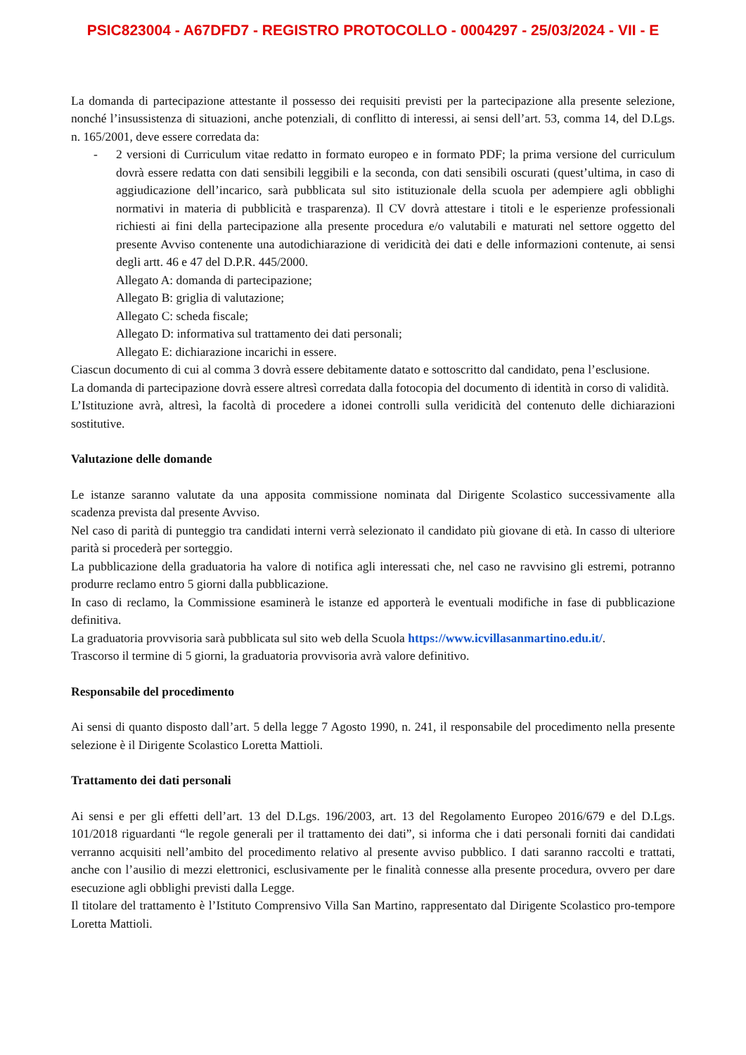PSIC823004 - A67DFD7 - REGISTRO PROTOCOLLO - 0004297 - 25/03/2024 - VII - E
La domanda di partecipazione attestante il possesso dei requisiti previsti per la partecipazione alla presente selezione, nonché l’insussistenza di situazioni, anche potenziali, di conflitto di interessi, ai sensi dell’art. 53, comma 14, del D.Lgs. n. 165/2001, deve essere corredata da:
- 2 versioni di Curriculum vitae redatto in formato europeo e in formato PDF; la prima versione del curriculum dovrà essere redatta con dati sensibili leggibili e la seconda, con dati sensibili oscurati (quest’ultima, in caso di aggiudicazione dell’incarico, sarà pubblicata sul sito istituzionale della scuola per adempiere agli obblighi normativi in materia di pubblicità e trasparenza). Il CV dovrà attestare i titoli e le esperienze professionali richiesti ai fini della partecipazione alla presente procedura e/o valutabili e maturati nel settore oggetto del presente Avviso contenente una autodichiarazione di veridicità dei dati e delle informazioni contenute, ai sensi degli artt. 46 e 47 del D.P.R. 445/2000.
Allegato A: domanda di partecipazione;
Allegato B: griglia di valutazione;
Allegato C: scheda fiscale;
Allegato D: informativa sul trattamento dei dati personali;
Allegato E: dichiarazione incarichi in essere.
Ciascun documento di cui al comma 3 dovrà essere debitamente datato e sottoscritto dal candidato, pena l’esclusione.
La domanda di partecipazione dovrà essere altresì corredata dalla fotocopia del documento di identità in corso di validità.
L’Istituzione avrà, altresì, la facoltà di procedere a idonei controlli sulla veridicità del contenuto delle dichiarazioni sostitutive.
Valutazione delle domande
Le istanze saranno valutate da una apposita commissione nominata dal Dirigente Scolastico successivamente alla scadenza prevista dal presente Avviso.
Nel caso di parità di punteggio tra candidati interni verrà selezionato il candidato più giovane di età. In casso di ulteriore parità si procederà per sorteggio.
La pubblicazione della graduatoria ha valore di notifica agli interessati che, nel caso ne ravvisino gli estremi, potranno produrre reclamo entro 5 giorni dalla pubblicazione.
In caso di reclamo, la Commissione esaminerà le istanze ed apporterà le eventuali modifiche in fase di pubblicazione definitiva.
La graduatoria provvisoria sarà pubblicata sul sito web della Scuola https://www.icvillasanmartino.edu.it/.
Trascorso il termine di 5 giorni, la graduatoria provvisoria avrà valore definitivo.
Responsabile del procedimento
Ai sensi di quanto disposto dall’art. 5 della legge 7 Agosto 1990, n. 241, il responsabile del procedimento nella presente selezione è il Dirigente Scolastico Loretta Mattioli.
Trattamento dei dati personali
Ai sensi e per gli effetti dell’art. 13 del D.Lgs. 196/2003, art. 13 del Regolamento Europeo 2016/679 e del D.Lgs. 101/2018 riguardanti “le regole generali per il trattamento dei dati”, si informa che i dati personali forniti dai candidati verranno acquisiti nell’ambito del procedimento relativo al presente avviso pubblico. I dati saranno raccolti e trattati, anche con l’ausilio di mezzi elettronici, esclusivamente per le finalità connesse alla presente procedura, ovvero per dare esecuzione agli obblighi previsti dalla Legge.
Il titolare del trattamento è l’Istituto Comprensivo Villa San Martino, rappresentato dal Dirigente Scolastico pro-tempore Loretta Mattioli.